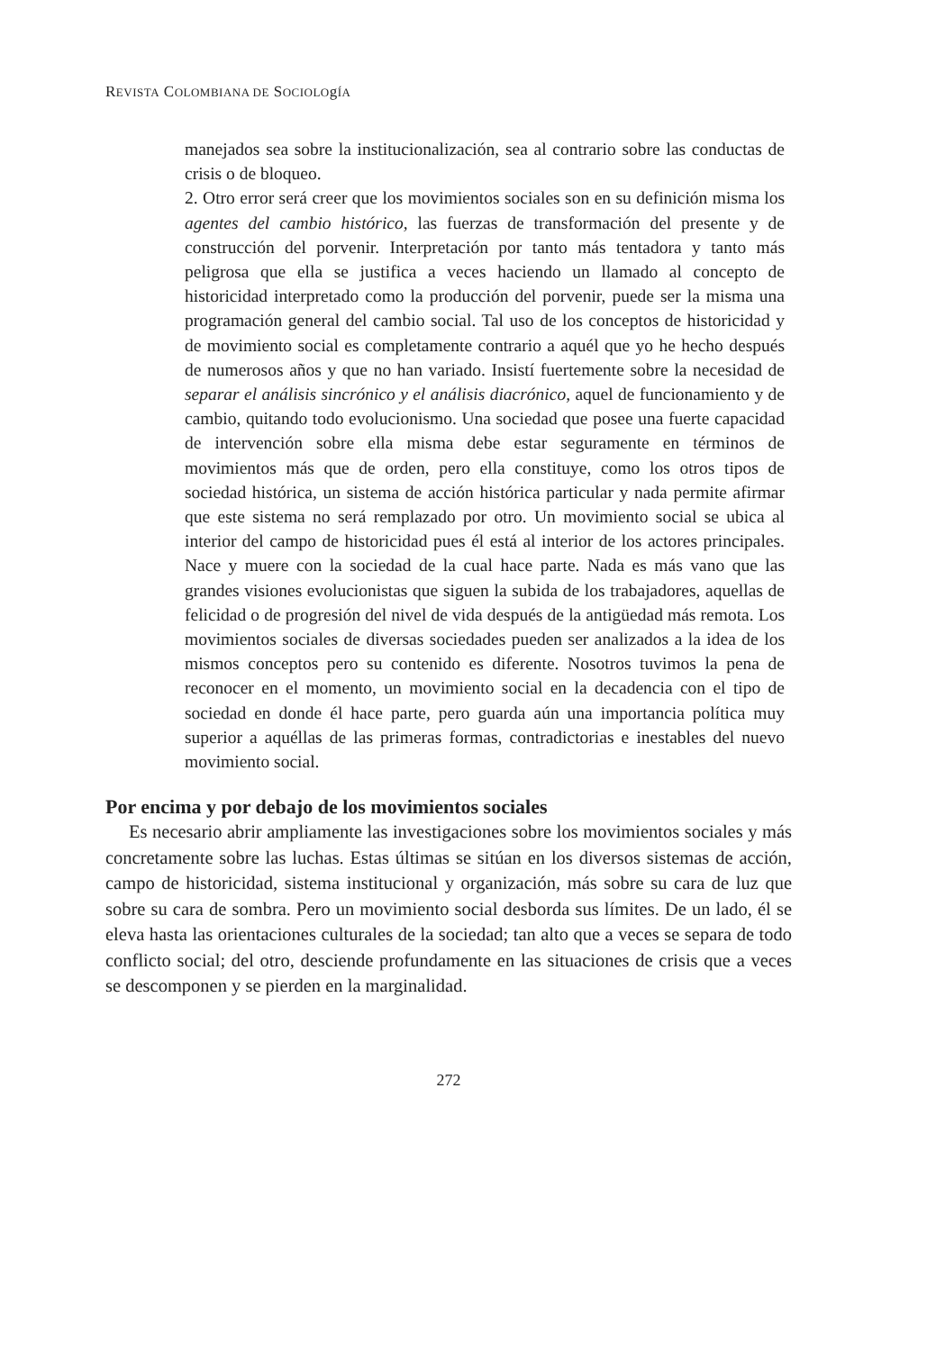REVISTA COLOMBIANA DE SOCIOLOgÍA
manejados sea sobre la institucionalización, sea al contrario sobre las conductas de crisis o de bloqueo.
2. Otro error será creer que los movimientos sociales son en su definición misma los agentes del cambio histórico, las fuerzas de transformación del presente y de construcción del porvenir. Interpretación por tanto más tentadora y tanto más peligrosa que ella se justifica a veces haciendo un llamado al concepto de historicidad interpretado como la producción del porvenir, puede ser la misma una programación general del cambio social. Tal uso de los conceptos de historicidad y de movimiento social es completamente contrario a aquél que yo he hecho después de numerosos años y que no han variado. Insistí fuertemente sobre la necesidad de separar el análisis sincrónico y el análisis diacrónico, aquel de funcionamiento y de cambio, quitando todo evolucionismo. Una sociedad que posee una fuerte capacidad de intervención sobre ella misma debe estar seguramente en términos de movimientos más que de orden, pero ella constituye, como los otros tipos de sociedad histórica, un sistema de acción histórica particular y nada permite afirmar que este sistema no será remplazado por otro. Un movimiento social se ubica al interior del campo de historicidad pues él está al interior de los actores principales. Nace y muere con la sociedad de la cual hace parte. Nada es más vano que las grandes visiones evolucionistas que siguen la subida de los trabajadores, aquellas de felicidad o de progresión del nivel de vida después de la antigüedad más remota. Los movimientos sociales de diversas sociedades pueden ser analizados a la idea de los mismos conceptos pero su contenido es diferente. Nosotros tuvimos la pena de reconocer en el momento, un movimiento social en la decadencia con el tipo de sociedad en donde él hace parte, pero guarda aún una importancia política muy superior a aquéllas de las primeras formas, contradictorias e inestables del nuevo movimiento social.
Por encima y por debajo de los movimientos sociales
Es necesario abrir ampliamente las investigaciones sobre los movimientos sociales y más concretamente sobre las luchas. Estas últimas se sitúan en los diversos sistemas de acción, campo de historicidad, sistema institucional y organización, más sobre su cara de luz que sobre su cara de sombra. Pero un movimiento social desborda sus límites. De un lado, él se eleva hasta las orientaciones culturales de la sociedad; tan alto que a veces se separa de todo conflicto social; del otro, desciende profundamente en las situaciones de crisis que a veces se descomponen y se pierden en la marginalidad.
272